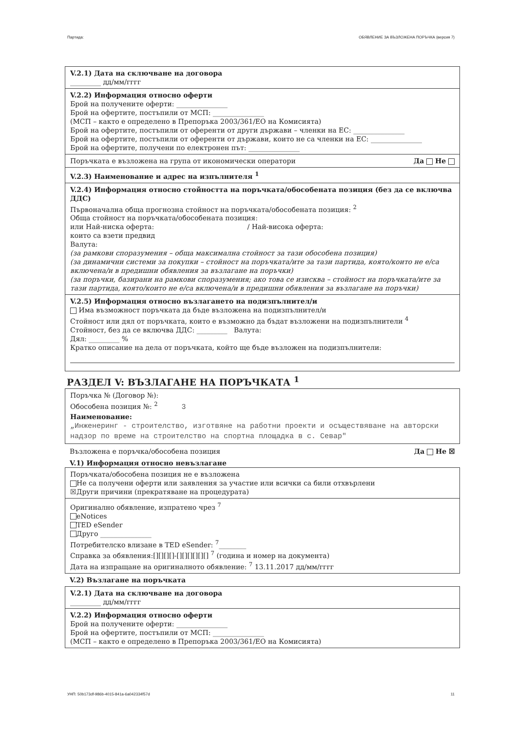Партида: ОБЯВЛЕНИЕ ЗА ВЪЗЛОЖЕНА ПОРЪЧКА (версия 7)
V.2.1) Дата на сключване на договора
_________ дд/мм/гггг
V.2.2) Информация относно оферти
Брой на получените оферти: _______________
Брой на офертите, постъпили от МСП: _______________
(МСП – както е определено в Препоръка 2003/361/ЕО на Комисията)
Брой на офертите, постъпили от оференти от други държави – членки на ЕС: _______________
Брой на офертите, постъпили от оференти от държави, които не са членки на ЕС: _______________
Брой на офертите, получени по електронен път: _______________
Поръчката е възложена на група от икономически оператори Да Не
V.2.3) Наименование и адрес на изпълнителя <sup>1</sup>
V.2.4) Информация относно стойността на поръчката/обособената позиция (без да се включва ДДС)
Първоначална обща прогнозна стойност на поръчката/обособената позиция: <sup>2</sup>
Обща стойност на поръчката/обособената позиция:
или Най-ниска оферта: / Най-висока оферта:
които са взети предвид
Валута:
(за рамкови споразумения – обща максимална стойност за тази обособена позиция)
(за динамични системи за покупки – стойност на поръчката/ите за тази партида, която/които не е/са включена/и в предишни обявления за възлагане на поръчки)
(за поръчки, базирани на рамкови споразумения; ако това се изисква – стойност на поръчката/ите за тази партида, която/които не е/са включена/и в предишни обявления за възлагане на поръчки)
V.2.5) Информация относно възлагането на подизпълнител/и
Има възможност поръчката да бъде възложена на подизпълнител/и
Стойност или дял от поръчката, които е възможно да бъдат възложени на подизпълнители <sup>4</sup>
Стойност, без да се включва ДДС: _________ Валута:
Дял: _________ %
Кратко описание на дела от поръчката, който ще бъде възложен на подизпълнители:
РАЗДЕЛ V: ВЪЗЛАГАНЕ НА ПОРЪЧКАТА <sup>1</sup>
Поръчка № (Договор №):
Обособена позиция №: <sup>2</sup> 3
Наименование:
„Инженеринг - строителство, изготвяне на работни проекти и осъществяване на авторски надзор по време на строителство на спортна площадка в с. Севар"
Възложена е поръчка/обособена позиция Да Не ☒
V.1) Информация относно невъзлагане
Поръчката/обособена позиция не е възложена
Не са получени оферти или заявления за участие или всички са били отхвърлени
☒Други причини (прекратяване на процедурата)
Оригинално обявление, изпратено чрез <sup>7</sup>
eNotices
TED eSender
Друго _______________
Потребителско влизане в TED eSender: <sup>7</sup>________
Справка за обявления:[][][][]-[][][][][][] <sup>7</sup> (година и номер на документа)
Дата на изпращане на оригиналното обявление: <sup>7</sup> 13.11.2017 дд/мм/гггг
V.2) Възлагане на поръчката
V.2.1) Дата на сключване на договора
_________ дд/мм/гггг
V.2.2) Информация относно оферти
Брой на получените оферти: _______________
Брой на офертите, постъпили от МСП: _______________
(МСП – както е определено в Препоръка 2003/361/ЕО на Комисията)
УНП: 50b173df-986b-4015-841a-6a042334f57d 11